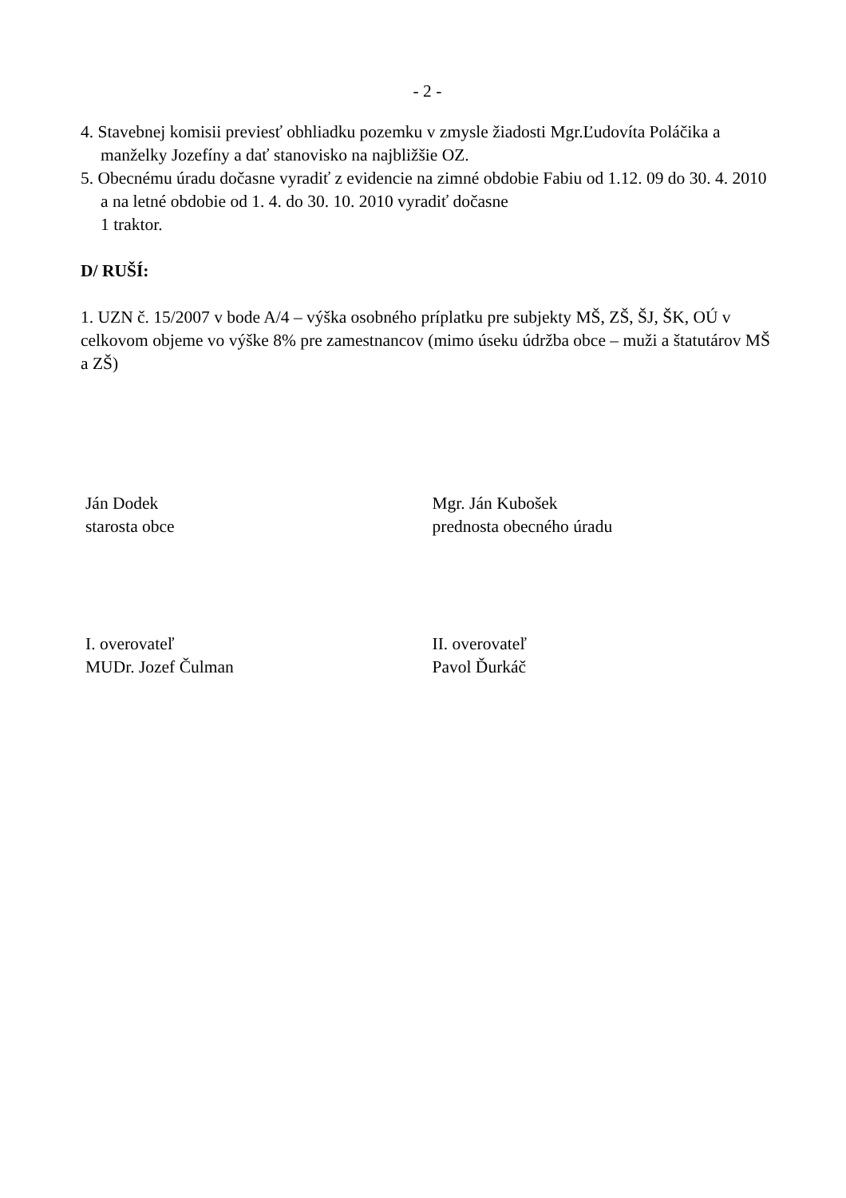- 2 -
4. Stavebnej komisii previesť obhliadku pozemku v zmysle žiadosti Mgr.Ľudovíta Poláčika a manželky Jozefíny a dať stanovisko na najbližšie OZ.
5. Obecnému úradu dočasne vyradiť z evidencie na zimné obdobie Fabiu od 1.12. 09 do 30. 4. 2010 a na letné obdobie od 1. 4. do 30. 10. 2010 vyradiť dočasne
1 traktor.
D/ RUŠÍ:
1. UZN č. 15/2007 v bode A/4 – výška osobného príplatku pre subjekty MŠ, ZŠ, ŠJ, ŠK, OÚ v celkovom objeme vo výške 8% pre zamestnancov (mimo úseku údržba obce – muži a štatutárov MŠ a ZŠ)
Ján Dodek
starosta obce
Mgr. Ján Kubošek
prednosta obecného úradu
I. overovateľ
MUDr. Jozef Čulman
II. overovateľ
Pavol Ďurkáč